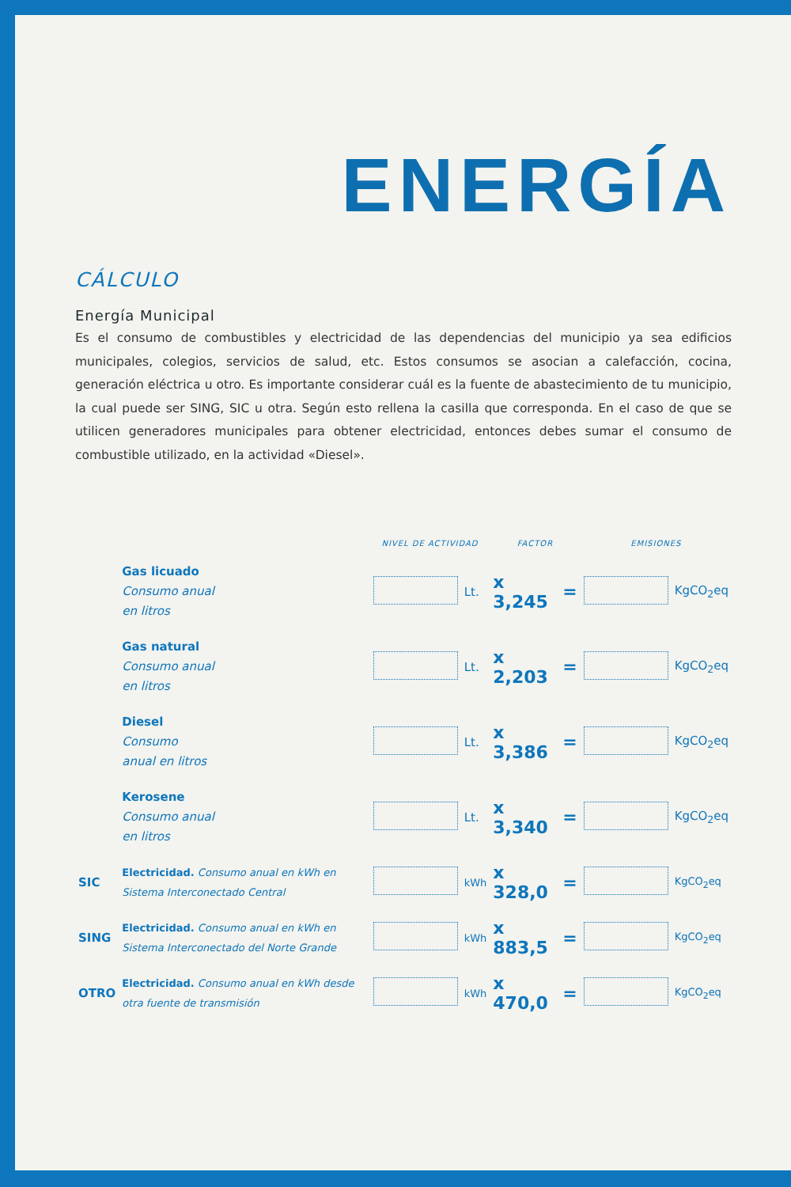ENERGÍA
CÁLCULO
Energía Municipal
Es el consumo de combustibles y electricidad de las dependencias del municipio ya sea edificios municipales, colegios, servicios de salud, etc. Estos consumos se asocian a calefacción, cocina, generación eléctrica u otro. Es importante considerar cuál es la fuente de abastecimiento de tu municipio, la cual puede ser SING, SIC u otra. Según esto rellena la casilla que corresponda. En el caso de que se utilicen generadores municipales para obtener electricidad, entonces debes sumar el consumo de combustible utilizado, en la actividad «Diesel».
| | | NIVEL DE ACTIVIDAD | | FACTOR | | EMISIONES | |
| --- | --- | --- | --- | --- | --- | --- | --- |
| | Gas licuado Consumo anual en litros | | Lt. | x 3,245 | = | | KgCO<sub>2</sub>eq |
| | Gas natural Consumo anual en litros | | Lt. | x 2,203 | = | | KgCO<sub>2</sub>eq |
| | Diesel Consumo anual en litros | | Lt. | x 3,386 | = | | KgCO<sub>2</sub>eq |
| | Kerosene Consumo anual en litros | | Lt. | x 3,340 | = | | KgCO<sub>2</sub>eq |
| SIC | Electricidad. Consumo anual en kWh en Sistema Interconectado Central | | kWh | x 328,0 | = | | KgCO<sub>2</sub>eq |
| SING | Electricidad. Consumo anual en kWh en Sistema Interconectado del Norte Grande | | kWh | x 883,5 | = | | KgCO<sub>2</sub>eq |
| OTRO | Electricidad. Consumo anual en kWh desde otra fuente de transmisión | | kWh | x 470,0 | = | | KgCO<sub>2</sub>eq |